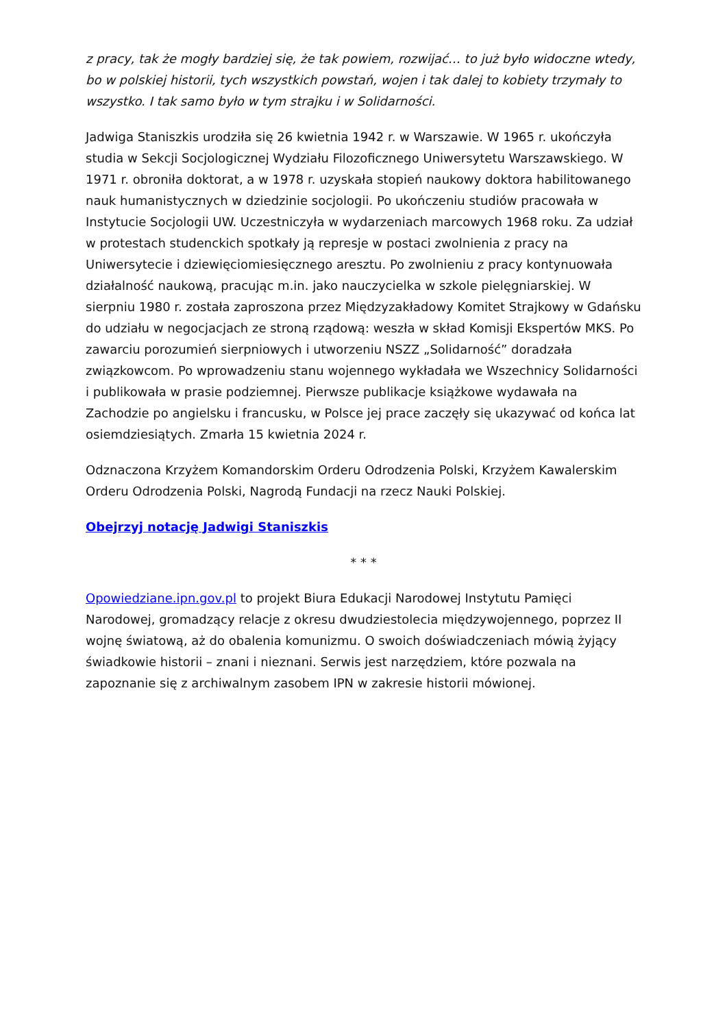z pracy, tak że mogły bardziej się, że tak powiem, rozwijać… to już było widoczne wtedy, bo w polskiej historii, tych wszystkich powstań, wojen i tak dalej to kobiety trzymały to wszystko. I tak samo było w tym strajku i w Solidarności.
Jadwiga Staniszkis urodziła się 26 kwietnia 1942 r. w Warszawie. W 1965 r. ukończyła studia w Sekcji Socjologicznej Wydziału Filozoficznego Uniwersytetu Warszawskiego. W 1971 r. obroniła doktorat, a w 1978 r. uzyskała stopień naukowy doktora habilitowanego nauk humanistycznych w dziedzinie socjologii. Po ukończeniu studiów pracowała w Instytucie Socjologii UW. Uczestniczyła w wydarzeniach marcowych 1968 roku. Za udział w protestach studenckich spotkały ją represje w postaci zwolnienia z pracy na Uniwersytecie i dziewięciomiesięcznego aresztu. Po zwolnieniu z pracy kontynuowała działalność naukową, pracując m.in. jako nauczycielka w szkole pielęgniarskiej. W sierpniu 1980 r. została zaproszona przez Międzyzakładowy Komitet Strajkowy w Gdańsku do udziału w negocjacjach ze stroną rządową: weszła w skład Komisji Ekspertów MKS. Po zawarciu porozumień sierpniowych i utworzeniu NSZZ „Solidarność” doradzała związkowcom. Po wprowadzeniu stanu wojennego wykładała we Wszechnicy Solidarności i publikowała w prasie podziemnej. Pierwsze publikacje książkowe wydawała na Zachodzie po angielsku i francusku, w Polsce jej prace zaczęły się ukazywać od końca lat osiemdziesiątych. Zmarła 15 kwietnia 2024 r.
Odznaczona Krzyżem Komandorskim Orderu Odrodzenia Polski, Krzyżem Kawalerskim Orderu Odrodzenia Polski, Nagrodą Fundacji na rzecz Nauki Polskiej.
Obejrzyj notację Jadwigi Staniszkis
* * *
Opowiedziane.ipn.gov.pl to projekt Biura Edukacji Narodowej Instytutu Pamięci Narodowej, gromadzący relacje z okresu dwudziestolecia międzywojennego, poprzez II wojnę światową, aż do obalenia komunizmu. O swoich doświadczeniach mówią żyjący świadkowie historii – znani i nieznani. Serwis jest narzędziem, które pozwala na zapoznanie się z archiwalnym zasobem IPN w zakresie historii mówionej.